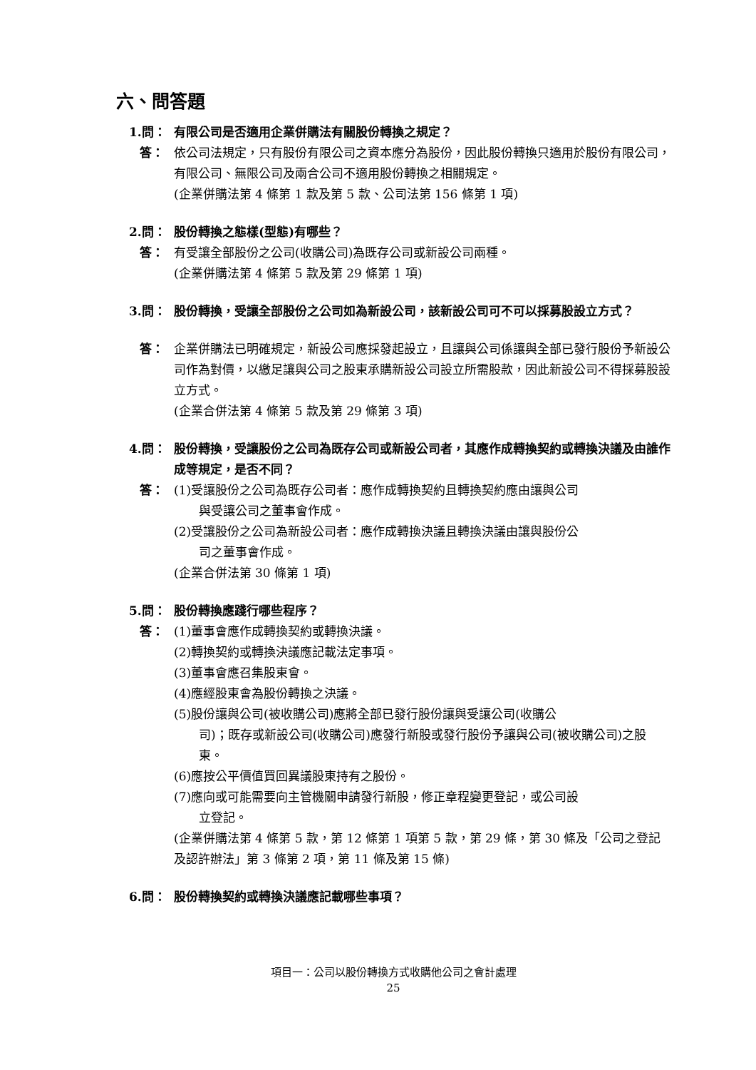六、問答題
1.問： 有限公司是否適用企業併購法有關股份轉換之規定？
答： 依公司法規定，只有股份有限公司之資本應分為股份，因此股份轉換只適用於股份有限公司，有限公司、無限公司及兩合公司不適用股份轉換之相關規定。
(企業併購法第 4 條第 1 款及第 5 款、公司法第 156 條第 1 項)
2.問： 股份轉換之態樣(型態)有哪些？
答： 有受讓全部股份之公司(收購公司)為既存公司或新設公司兩種。
(企業併購法第 4 條第 5 款及第 29 條第 1 項)
3.問： 股份轉換，受讓全部股份之公司如為新設公司，該新設公司可不可以採募股設立方式？
答： 企業併購法已明確規定，新設公司應採發起設立，且讓與公司係讓與全部已發行股份予新設公司作為對價，以繳足讓與公司之股東承購新設公司設立所需股款，因此新設公司不得採募股設立方式。
(企業合併法第 4 條第 5 款及第 29 條第 3 項)
4.問： 股份轉換，受讓股份之公司為既存公司或新設公司者，其應作成轉換契約或轉換決議及由誰作成等規定，是否不同？
答： (1)受讓股份之公司為既存公司者：應作成轉換契約且轉換契約應由讓與公司
與受讓公司之董事會作成。
(2)受讓股份之公司為新設公司者：應作成轉換決議且轉換決議由讓與股份公
司之董事會作成。
(企業合併法第 30 條第 1 項)
5.問： 股份轉換應踐行哪些程序？
答： (1)董事會應作成轉換契約或轉換決議。
(2)轉換契約或轉換決議應記載法定事項。
(3)董事會應召集股東會。
(4)應經股東會為股份轉換之決議。
(5)股份讓與公司(被收購公司)應將全部已發行股份讓與受讓公司(收購公
司)；既存或新設公司(收購公司)應發行新股或發行股份予讓與公司(被收購公司)之股東。
(6)應按公平價值買回異議股東持有之股份。
(7)應向或可能需要向主管機關申請發行新股，修正章程變更登記，或公司設
立登記。
(企業併購法第 4 條第 5 款，第 12 條第 1 項第 5 款，第 29 條，第 30 條及「公司之登記及認許辦法」第 3 條第 2 項，第 11 條及第 15 條)
6.問： 股份轉換契約或轉換決議應記載哪些事項？
項目一：公司以股份轉換方式收購他公司之會計處理
25